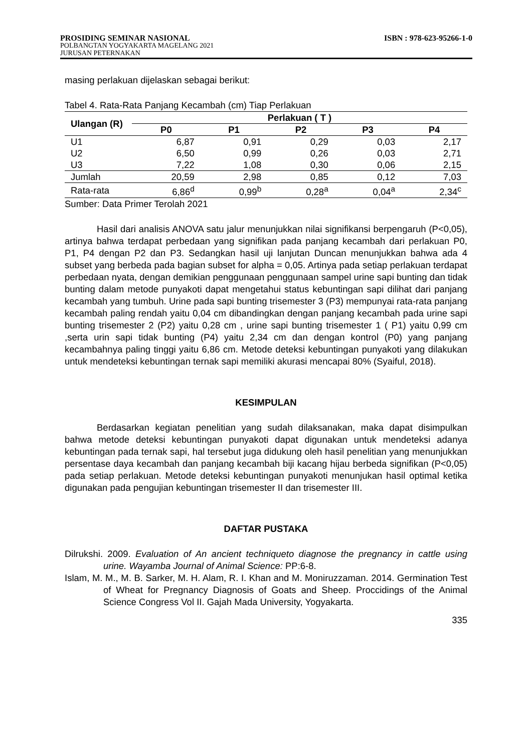PROSIDING SEMINAR NASIONAL ISBN : 978-623-95266-1-0
POLBANGTAN YOGYAKARTA MAGELANG 2021
JURUSAN PETERNAKAN
masing perlakuan dijelaskan sebagai berikut:
Tabel 4. Rata-Rata Panjang Kecambah (cm) Tiap Perlakuan
| Ulangan (R) | Perlakuan ( T ) | | | | |
| --- | --- | --- | --- | --- | --- |
| | P0 | P1 | P2 | P3 | P4 |
| U1 | 6,87 | 0,91 | 0,29 | 0,03 | 2,17 |
| U2 | 6,50 | 0,99 | 0,26 | 0,03 | 2,71 |
| U3 | 7,22 | 1,08 | 0,30 | 0,06 | 2,15 |
| Jumlah | 20,59 | 2,98 | 0,85 | 0,12 | 7,03 |
| Rata-rata | 6,86<sup>d</sup> | 0,99<sup>b</sup> | 0,28<sup>a</sup> | 0,04<sup>a</sup> | 2,34<sup>c</sup> |
Sumber: Data Primer Terolah 2021
Hasil dari analisis ANOVA satu jalur menunjukkan nilai signifikansi berpengaruh (P<0,05), artinya bahwa terdapat perbedaan yang signifikan pada panjang kecambah dari perlakuan P0, P1, P4 dengan P2 dan P3. Sedangkan hasil uji lanjutan Duncan menunjukkan bahwa ada 4 subset yang berbeda pada bagian subset for alpha = 0,05. Artinya pada setiap perlakuan terdapat perbedaan nyata, dengan demikian penggunaan penggunaan sampel urine sapi bunting dan tidak bunting dalam metode punyakoti dapat mengetahui status kebuntingan sapi dilihat dari panjang kecambah yang tumbuh. Urine pada sapi bunting trisemester 3 (P3) mempunyai rata-rata panjang kecambah paling rendah yaitu 0,04 cm dibandingkan dengan panjang kecambah pada urine sapi bunting trisemester 2 (P2) yaitu 0,28 cm , urine sapi bunting trisemester 1 ( P1) yaitu 0,99 cm ,serta urin sapi tidak bunting (P4) yaitu 2,34 cm dan dengan kontrol (P0) yang panjang kecambahnya paling tinggi yaitu 6,86 cm. Metode deteksi kebuntingan punyakoti yang dilakukan untuk mendeteksi kebuntingan ternak sapi memiliki akurasi mencapai 80% (Syaiful, 2018).
KESIMPULAN
Berdasarkan kegiatan penelitian yang sudah dilaksanakan, maka dapat disimpulkan bahwa metode deteksi kebuntingan punyakoti dapat digunakan untuk mendeteksi adanya kebuntingan pada ternak sapi, hal tersebut juga didukung oleh hasil penelitian yang menunjukkan persentase daya kecambah dan panjang kecambah biji kacang hijau berbeda signifikan (P<0,05) pada setiap perlakuan. Metode deteksi kebuntingan punyakoti menunjukan hasil optimal ketika digunakan pada pengujian kebuntingan trisemester II dan trisemester III.
DAFTAR PUSTAKA
Dilrukshi. 2009. Evaluation of An ancient techniqueto diagnose the pregnancy in cattle using urine. Wayamba Journal of Animal Science: PP:6-8.
Islam, M. M., M. B. Sarker, M. H. Alam, R. I. Khan and M. Moniruzzaman. 2014. Germination Test of Wheat for Pregnancy Diagnosis of Goats and Sheep. Proccidings of the Animal Science Congress Vol II. Gajah Mada University, Yogyakarta.
335